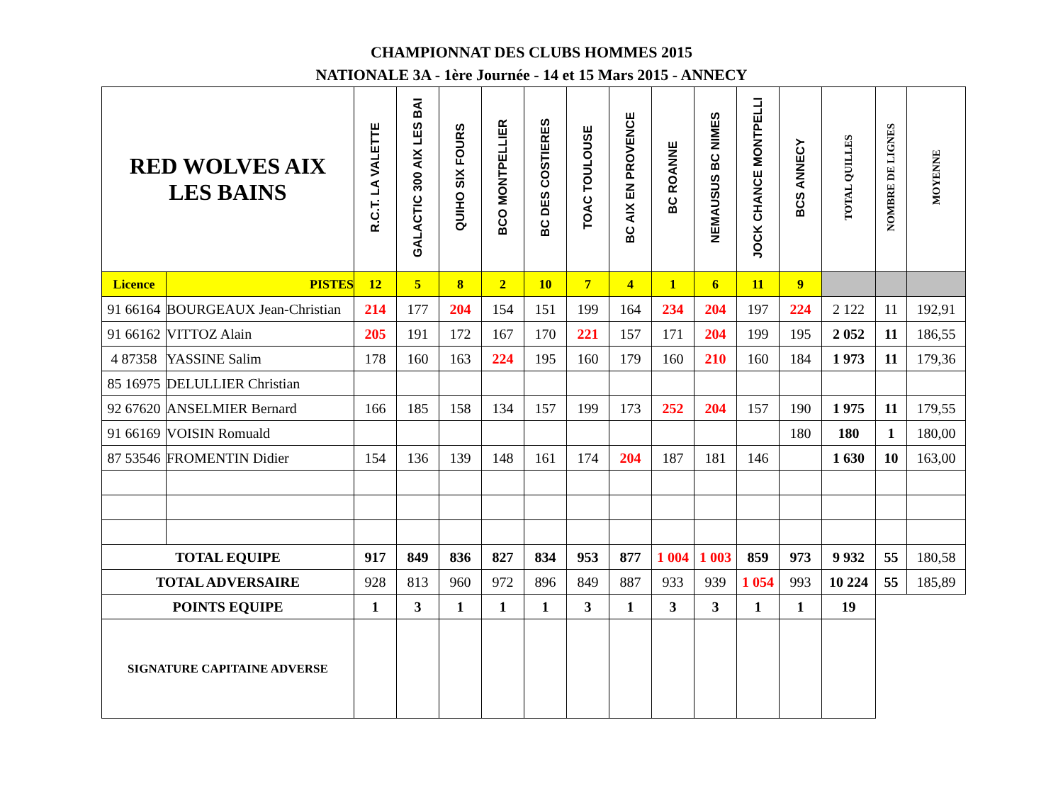CHAMPIONNAT DES CLUBS HOMMES 2015
NATIONALE 3A - 1ère Journée - 14 et 15 Mars 2015 - ANNECY
| RED WOLVES AIX LES BAINS | | R.C.T. LA VALETTE | GALACTIC 300 AIX LES BAI | QUIHO SIX FOURS | BCO MONTPELLIER | BC DES COSTIERES | TOAC TOULOUSE | BC AIX EN PROVENCE | BC ROANNE | NEMAUSUS BC NIMES | JOCK CHANCE MONTPELLI | BCS ANNECY | TOTAL QUILLES | NOMBRE DE LIGNES | MOYENNE |
| --- | --- | --- | --- | --- | --- | --- | --- | --- | --- | --- | --- | --- | --- | --- | --- |
| Licence | PISTES | 12 | 5 | 8 | 2 | 10 | 7 | 4 | 1 | 6 | 11 | 9 | | | |
| 91 66164 | BOURGEAUX Jean-Christian | 214 | 177 | 204 | 154 | 151 | 199 | 164 | 234 | 204 | 197 | 224 | 2 122 | 11 | 192,91 |
| 91 66162 | VITTOZ Alain | 205 | 191 | 172 | 167 | 170 | 221 | 157 | 171 | 204 | 199 | 195 | 2 052 | 11 | 186,55 |
| 4 87358 | YASSINE Salim | 178 | 160 | 163 | 224 | 195 | 160 | 179 | 160 | 210 | 160 | 184 | 1 973 | 11 | 179,36 |
| 85 16975 | DELULLIER Christian | | | | | | | | | | | | | | |
| 92 67620 | ANSELMIER Bernard | 166 | 185 | 158 | 134 | 157 | 199 | 173 | 252 | 204 | 157 | 190 | 1 975 | 11 | 179,55 |
| 91 66169 | VOISIN Romuald | | | | | | | | | | | 180 | 180 | 1 | 180,00 |
| 87 53546 | FROMENTIN Didier | 154 | 136 | 139 | 148 | 161 | 174 | 204 | 187 | 181 | 146 | | 1 630 | 10 | 163,00 |
| TOTAL EQUIPE | | 917 | 849 | 836 | 827 | 834 | 953 | 877 | 1 004 | 1 003 | 859 | 973 | 9 932 | 55 | 180,58 |
| TOTAL ADVERSAIRE | | 928 | 813 | 960 | 972 | 896 | 849 | 887 | 933 | 939 | 1 054 | 993 | 10 224 | 55 | 185,89 |
| POINTS EQUIPE | | 1 | 3 | 1 | 1 | 1 | 3 | 1 | 3 | 3 | 1 | 1 | 19 | | |
| SIGNATURE CAPITAINE ADVERSE | | | | | | | | | | | | | | | |